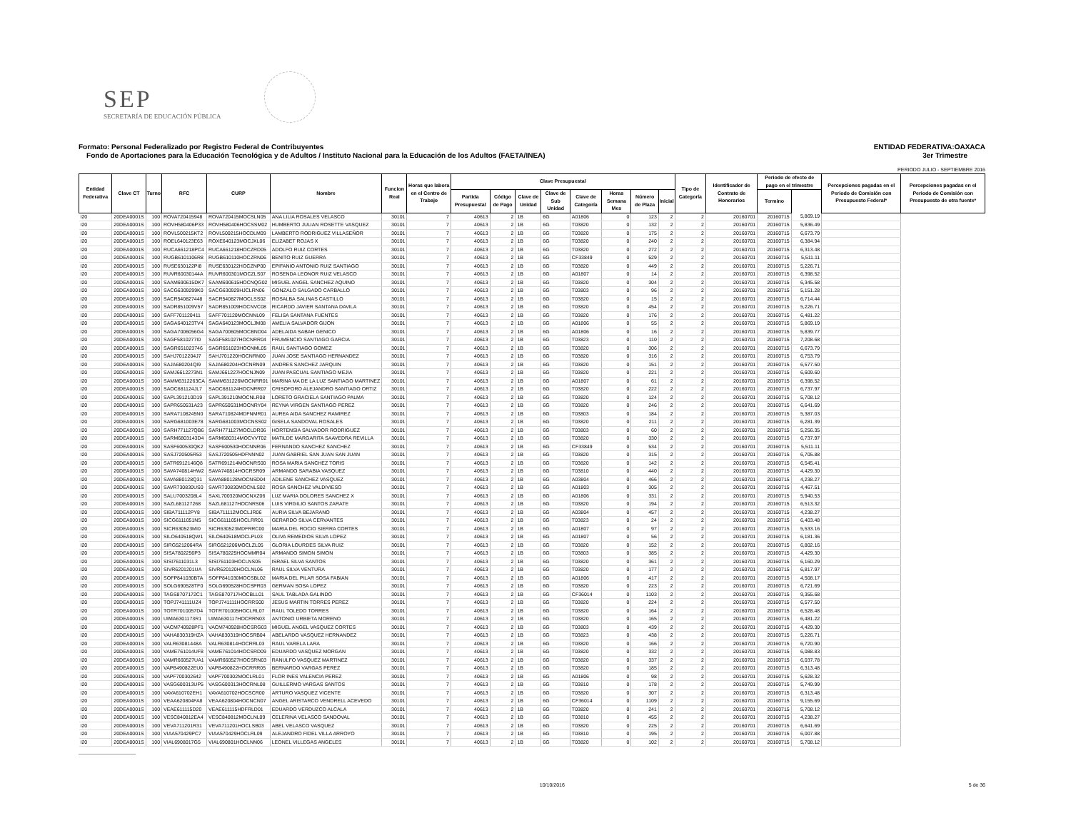SEP SECRETARÍA DE EDUCACIÓN PÚBLICA
Formato: Personal Federalizado por Registro Federal de Contribuyentes
Fondo de Aportaciones para la Educación Tecnológica y de Adultos / Instituto Nacional para la Educación de los Adultos (FAETA/INEA)
ENTIDAD FEDERATIVA:OAXACA
3er Trimestre
PERIODO JULIO - SEPTIEMBRE 2016
| Entidad Federativa | Clave CT | Turno | RFC | CURP | Nombre | Funcion Real | Horas que labora en el Centro de Trabajo | Clave Presupuestal | | | | | | | | Tipo de Categoría | Identificador de Contrato de Honorarios | Periodo de efecto de pago en el trimestre | | Percepciones pagadas en el Periodo de Comisión con Presupuesto Federal* | Percepciones pagadas en el Periodo de Comisión con Presupuesto de otra fuente* |
| --- | --- | --- | --- | --- | --- | --- | --- | --- | --- | --- | --- | --- | --- | --- | --- | --- | --- | --- | --- | --- | --- |
| | | | | | | | | Partida Presupuestal | Código de Pago | Clave de Unidad | Clave de Sub Unidad | Clave de Categoría | Horas Semana Mes | Número de Plaza | Inicial | | | Termino | | | |
| I20 | 20DEA0001S | 100 | ROVA720415948 | ROVA720415MOCSLN05 | ANA LILIA ROSALES VELASCO | 30101 | 7 | 40613 | 2 | 1B | 6G | A01806 | 0 | 123 | 2 | 2 | 20160701 | 20160715 | 5,869.19 | | |
| I20 | 20DEA0001S | 100 | ROVH580406P33 | ROVH580406HOCSSM02 | HUMBERTO JULIAN ROSETTE VASQUEZ | 30101 | 7 | 40613 | 2 | 1B | 6G | T03820 | 0 | 132 | 2 | 2 | 20160701 | 20160715 | 5,836.49 | | |
| I20 | 20DEA0001S | 100 | ROVL500215KT2 | ROVL500215HOCDLM09 | LAMBERTO RODRIGUEZ VILLASEÑOR | 30101 | 7 | 40613 | 2 | 1B | 6G | T03820 | 0 | 175 | 2 | 2 | 20160701 | 20160715 | 6,673.79 | | |
| I20 | 20DEA0001S | 100 | ROEL640123E63 | ROXE640123MOCJXL06 | ELIZABET ROJAS X | 30101 | 7 | 40613 | 2 | 1B | 6G | T03820 | 0 | 240 | 2 | 2 | 20160701 | 20160715 | 6,384.94 | | |
| I20 | 20DEA0001S | 100 | RUCA661218PC4 | RUCA661218HOCZRD05 | ADOLFO RUIZ CORTES | 30101 | 7 | 40613 | 2 | 1B | 6G | T03820 | 0 | 272 | 2 | 2 | 20160701 | 20160715 | 6,313.48 | | |
| I20 | 20DEA0001S | 100 | RUGB6101106R8 | RUGB610110HOCZRN06 | BENITO RUIZ GUERRA | 30101 | 7 | 40613 | 2 | 1B | 6G | CF33849 | 0 | 529 | 2 | 2 | 20160701 | 20160715 | 5,511.11 | | |
| I20 | 20DEA0001S | 100 | RUSE630122PI8 | RUSE630122HOCZNP00 | EPIFANIO ANTONIO RUIZ SANTIAGO | 30101 | 7 | 40613 | 2 | 1B | 6G | T03820 | 0 | 449 | 2 | 2 | 20160701 | 20160715 | 5,226.71 | | |
| I20 | 20DEA0001S | 100 | RUVR60030144A | RUVR600301MOCZLS07 | ROSENDA LEONOR RUIZ VELASCO | 30101 | 7 | 40613 | 2 | 1B | 6G | A01807 | 0 | 14 | 2 | 2 | 20160701 | 20160715 | 6,398.52 | | |
| I20 | 20DEA0001S | 100 | SAAM690615DK7 | SAAM690615HOCNQG02 | MIGUEL ANGEL SANCHEZ AQUINO | 30101 | 7 | 40613 | 2 | 1B | 6G | T03820 | 0 | 304 | 2 | 2 | 20160701 | 20160715 | 6,345.58 | | |
| I20 | 20DEA0001S | 100 | SACG6309299K0 | SACG630929HJCLRN06 | GONZALO SALGADO CARBALLO | 30101 | 7 | 40613 | 2 | 1B | 6G | T03803 | 0 | 96 | 2 | 2 | 20160701 | 20160715 | 5,151.28 | | |
| I20 | 20DEA0001S | 100 | SACR540827448 | SACR540827MOCLSS02 | ROSALBA SALINAS CASTILLO | 30101 | 7 | 40613 | 2 | 1B | 6G | T03820 | 0 | 15 | 2 | 2 | 20160701 | 20160715 | 6,714.44 | | |
| I20 | 20DEA0001S | 100 | SADR851009V57 | SADR851009HOCNVC08 | RICARDO JAVIER SANTANA DAVILA | 30101 | 7 | 40613 | 2 | 1B | 6G | T03820 | 0 | 454 | 2 | 2 | 20160701 | 20160715 | 5,226.71 | | |
| I20 | 20DEA0001S | 100 | SAFF701120411 | SAFF701120MOCNNL09 | FELISA SANTANA FUENTES | 30101 | 7 | 40613 | 2 | 1B | 6G | T03820 | 0 | 176 | 2 | 2 | 20160701 | 20160715 | 6,481.22 | | |
| I20 | 20DEA0001S | 100 | SAGA640123TV4 | SAGA640123MOCLJM08 | AMELIA SALVADOR GIJON | 30101 | 7 | 40613 | 2 | 1B | 6G | A01806 | 0 | 55 | 2 | 2 | 20160701 | 20160715 | 5,869.19 | | |
| I20 | 20DEA0001S | 100 | SAGA7006056G4 | SAGA700605MOCBND04 | ADELAIDA SABAH GENICO | 30101 | 7 | 40613 | 2 | 1B | 6G | A01806 | 0 | 16 | 2 | 2 | 20160701 | 20160715 | 5,839.77 | | |
| I20 | 20DEA0001S | 100 | SAGF5810277I0 | SAGF581027HOCNRR04 | FRUMENCIO SANTIAGO GARCIA | 30101 | 7 | 40613 | 2 | 1B | 6G | T03823 | 0 | 110 | 2 | 2 | 20160701 | 20160715 | 7,208.68 | | |
| I20 | 20DEA0001S | 100 | SAGR651023746 | SAGR651023HOCNML05 | RAUL SANTIAGO GOMEZ | 30101 | 7 | 40613 | 2 | 1B | 6G | T03820 | 0 | 306 | 2 | 2 | 20160701 | 20160715 | 6,673.79 | | |
| I20 | 20DEA0001S | 100 | SAHJ7012204J7 | SAHJ701220HOCNRN00 | JUAN JOSE SANTIAGO HERNANDEZ | 30101 | 7 | 40613 | 2 | 1B | 6G | T03820 | 0 | 316 | 2 | 2 | 20160701 | 20160715 | 6,753.79 | | |
| I20 | 20DEA0001S | 100 | SAJA680204QI9 | SAJA680204HOCNRN09 | ANDRES SANCHEZ JARQUIN | 30101 | 7 | 40613 | 2 | 1B | 6G | T03820 | 0 | 151 | 2 | 2 | 20160701 | 20160715 | 6,577.50 | | |
| I20 | 20DEA0001S | 100 | SAMJ6612273N1 | SAMJ661227HOCNJN09 | JUAN PASCUAL SANTIAGO MEJIA | 30101 | 7 | 40613 | 2 | 1B | 6G | T03820 | 0 | 221 | 2 | 2 | 20160701 | 20160715 | 6,609.60 | | |
| I20 | 20DEA0001S | 100 | SAMM6312263CA | SAMM631226MOCNRR01 | MARINA MA DE LA LUZ SANTIAGO MARTINEZ | 30101 | 7 | 40613 | 2 | 1B | 6G | A01807 | 0 | 61 | 2 | 2 | 20160701 | 20160715 | 6,398.52 | | |
| I20 | 20DEA0001S | 100 | SAOC681124JL7 | SAOC681124HOCNRR07 | CRISOFORO ALEJANDRO SANTIAGO ORTIZ | 30101 | 7 | 40613 | 2 | 1B | 6G | T03820 | 0 | 222 | 2 | 2 | 20160701 | 20160715 | 6,737.97 | | |
| I20 | 20DEA0001S | 100 | SAPL391210D19 | SAPL391210MOCNLR08 | LORETO GRACIELA SANTIAGO PALMA | 30101 | 7 | 40613 | 2 | 1B | 6G | T03820 | 0 | 124 | 2 | 2 | 20160701 | 20160715 | 5,708.12 | | |
| I20 | 20DEA0001S | 100 | SAPR650531A23 | SAPR650531MOCNRY04 | REYNA VIRGEN SANTIAGO PEREZ | 30101 | 7 | 40613 | 2 | 1B | 6G | T03820 | 0 | 246 | 2 | 2 | 20160701 | 20160715 | 6,641.69 | | |
| I20 | 20DEA0001S | 100 | SARA7108245N0 | SARA710824MDFNMR01 | AUREA AIDA SANCHEZ RAMIREZ | 30101 | 7 | 40613 | 2 | 1B | 6G | T03803 | 0 | 184 | 2 | 2 | 20160701 | 20160715 | 5,387.03 | | |
| I20 | 20DEA0001S | 100 | SARG681003E78 | SARG681003MOCNSS02 | GISELA SANDOVAL ROSALES | 30101 | 7 | 40613 | 2 | 1B | 6G | T03820 | 0 | 211 | 2 | 2 | 20160701 | 20160715 | 6,281.39 | | |
| I20 | 20DEA0001S | 100 | SARH771127QB6 | SARH771127MOCLDR06 | HORTENSIA SALVADOR RODRIGUEZ | 30101 | 7 | 40613 | 2 | 1B | 6G | T03803 | 0 | 60 | 2 | 2 | 20160701 | 20160715 | 5,256.35 | | |
| I20 | 20DEA0001S | 100 | SARM6803143D4 | SARM680314MOCVVT02 | MATILDE MARGARITA SAAVEDRA REVILLA | 30101 | 7 | 40613 | 2 | 1B | 6G | T03820 | 0 | 330 | 2 | 2 | 20160701 | 20160715 | 6,737.97 | | |
| I20 | 20DEA0001S | 100 | SASF600530QK2 | SASF600530HOCNNR06 | FERNANDO SANCHEZ SANCHEZ | 30101 | 7 | 40613 | 2 | 1B | 6G | CF33849 | 0 | 534 | 2 | 2 | 20160701 | 20160715 | 5,511.11 | | |
| I20 | 20DEA0001S | 100 | SASJ720505R53 | SASJ720505HDFNNN02 | JUAN GABRIEL SAN JUAN SAN JUAN | 30101 | 7 | 40613 | 2 | 1B | 6G | T03820 | 0 | 315 | 2 | 2 | 20160701 | 20160715 | 6,705.88 | | |
| I20 | 20DEA0001S | 100 | SATR6912146Q8 | SATR691214MOCNRS00 | ROSA MARIA SANCHEZ TORIS | 30101 | 7 | 40613 | 2 | 1B | 6G | T03820 | 0 | 142 | 2 | 2 | 20160701 | 20160715 | 6,545.41 | | |
| I20 | 20DEA0001S | 100 | SAVA740814HW2 | SAVA740814HOCRSR09 | ARMANDO SARABIA VASQUEZ | 30101 | 7 | 40613 | 2 | 1B | 6G | T03810 | 0 | 440 | 2 | 2 | 20160701 | 20160715 | 4,429.30 | | |
| I20 | 20DEA0001S | 100 | SAVA880128Q31 | SAVA880128MOCNSD04 | ADILENE SANCHEZ VASQUEZ | 30101 | 7 | 40613 | 2 | 1B | 6G | A03804 | 0 | 466 | 2 | 2 | 20160701 | 20160715 | 4,238.27 | | |
| I20 | 20DEA0001S | 100 | SAVR730830US0 | SAVR730830MOCNLS02 | ROSA SANCHEZ VALDIVIESO | 30101 | 7 | 40613 | 2 | 1B | 6G | A01803 | 0 | 305 | 2 | 2 | 20160701 | 20160715 | 4,467.51 | | |
| I20 | 20DEA0001S | 100 | SALU7003208L4 | SAXL700320MOCNXZ06 | LUZ MARIA DOLORES SANCHEZ X | 30101 | 7 | 40613 | 2 | 1B | 6G | A01806 | 0 | 331 | 2 | 2 | 20160701 | 20160715 | 5,940.53 | | |
| I20 | 20DEA0001S | 100 | SAZL681127268 | SAZL681127HOCNRS06 | LUIS VIRGILIO SANTOS ZARATE | 30101 | 7 | 40613 | 2 | 1B | 6G | T03820 | 0 | 194 | 2 | 2 | 20160701 | 20160715 | 6,513.32 | | |
| I20 | 20DEA0001S | 100 | SIBA711112PY8 | SIBA711112MOCLJR06 | AURIA SILVA BEJARANO | 30101 | 7 | 40613 | 2 | 1B | 6G | A03804 | 0 | 457 | 2 | 2 | 20160701 | 20160715 | 4,238.27 | | |
| I20 | 20DEA0001S | 100 | SICG6111051N5 | SICG611105HOCLRR01 | GERARDO SILVA CERVANTES | 30101 | 7 | 40613 | 2 | 1B | 6G | T03823 | 0 | 24 | 2 | 2 | 20160701 | 20160715 | 6,403.48 | | |
| I20 | 20DEA0001S | 100 | SICR630523MI0 | SICR630523MDFRRC00 | MARIA DEL ROCIO SIERRA CORTES | 30101 | 7 | 40613 | 2 | 1B | 6G | A01807 | 0 | 97 | 2 | 2 | 20160701 | 20160715 | 5,533.16 | | |
| I20 | 20DEA0001S | 100 | SILO640518QW1 | SILO640518MOCLPL03 | OLIVA REMEDIOS SILVA LOPEZ | 30101 | 7 | 40613 | 2 | 1B | 6G | A01807 | 0 | 56 | 2 | 2 | 20160701 | 20160715 | 6,181.36 | | |
| I20 | 20DEA0001S | 100 | SIRG5212064RA | SIRG521206MOCLZL05 | GLORIA LOURDES SILVA RUIZ | 30101 | 7 | 40613 | 2 | 1B | 6G | T03820 | 0 | 152 | 2 | 2 | 20160701 | 20160715 | 6,802.16 | | |
| I20 | 20DEA0001S | 100 | SISA7802256P3 | SISA780225HOCMMR04 | ARMANDO SIMON SIMON | 30101 | 7 | 40613 | 2 | 1B | 6G | T03803 | 0 | 385 | 2 | 2 | 20160701 | 20160715 | 4,429.30 | | |
| I20 | 20DEA0001S | 100 | SISI7611031L3 | SISI761103HOCLNS05 | ISRAEL SILVA SANTOS | 30101 | 7 | 40613 | 2 | 1B | 6G | T03820 | 0 | 361 | 2 | 2 | 20160701 | 20160715 | 6,160.29 | | |
| I20 | 20DEA0001S | 100 | SIVR6201201UA | SIVR620120HOCLNL06 | RAUL SILVA VENTURA | 30101 | 7 | 40613 | 2 | 1B | 6G | T03820 | 0 | 177 | 2 | 2 | 20160701 | 20160715 | 6,817.97 | | |
| I20 | 20DEA0001S | 100 | SOFP841030BTA | SOFP841030MOCSBL02 | MARIA DEL PILAR SOSA FABIAN | 30101 | 7 | 40613 | 2 | 1B | 6G | A01806 | 0 | 417 | 2 | 2 | 20160701 | 20160715 | 4,508.17 | | |
| I20 | 20DEA0001S | 100 | SOLG690528TF0 | SOLG690528HOCSPR03 | GERMAN SOSA LOPEZ | 30101 | 7 | 40613 | 2 | 1B | 6G | T03820 | 0 | 223 | 2 | 2 | 20160701 | 20160715 | 6,721.69 | | |
| I20 | 20DEA0001S | 100 | TAGS8707172C1 | TAGS870717HOCBLL01 | SAUL TABLADA GALINDO | 30101 | 7 | 40613 | 2 | 1B | 6G | CF36014 | 0 | 1103 | 2 | 2 | 20160701 | 20160715 | 9,355.68 | | |
| I20 | 20DEA0001S | 100 | TOPJ741111UZ4 | TOPJ741111HOCRRS00 | JESUS MARTIN TORRES PEREZ | 30101 | 7 | 40613 | 2 | 1B | 6G | T03820 | 0 | 224 | 2 | 2 | 20160701 | 20160715 | 6,577.50 | | |
| I20 | 20DEA0001S | 100 | TOTR7010057D4 | TOTR701005HOCLRL07 | RAUL TOLEDO TORRES | 30101 | 7 | 40613 | 2 | 1B | 6G | T03820 | 0 | 164 | 2 | 2 | 20160701 | 20160715 | 6,528.48 | | |
| I20 | 20DEA0001S | 100 | UIMA6301173R1 | UIMA630117HOCRRN03 | ANTONIO URBIETA MORENO | 30101 | 7 | 40613 | 2 | 1B | 6G | T03820 | 0 | 165 | 2 | 2 | 20160701 | 20160715 | 6,481.22 | | |
| I20 | 20DEA0001S | 100 | VACM740928PF1 | VACM740928HOCSRG03 | MIGUEL ANGEL VASQUEZ CORTES | 30101 | 7 | 40613 | 2 | 1B | 6G | T03803 | 0 | 439 | 2 | 2 | 20160701 | 20160715 | 4,429.30 | | |
| I20 | 20DEA0001S | 100 | VAHA830319HZA | VAHA830319HOCSRB04 | ABELARDO VASQUEZ HERNANDEZ | 30101 | 7 | 40613 | 2 | 1B | 6G | T03823 | 0 | 438 | 2 | 2 | 20160701 | 20160715 | 5,226.71 | | |
| I20 | 20DEA0001S | 100 | VALR63081448A | VALR630814HOCRRL03 | RAUL VARELA LARA | 30101 | 7 | 40613 | 2 | 1B | 6G | T03820 | 0 | 166 | 2 | 2 | 20160701 | 20160715 | 6,720.90 | | |
| I20 | 20DEA0001S | 100 | VAME761014UF8 | VAME761014HOCSRD09 | EDUARDO VASQUEZ MORGAN | 30101 | 7 | 40613 | 2 | 1B | 6G | T03820 | 0 | 332 | 2 | 2 | 20160701 | 20160715 | 6,088.83 | | |
| I20 | 20DEA0001S | 100 | VAMR660527UA1 | VAMR660527HOCSRN03 | RANULFO VASQUEZ MARTINEZ | 30101 | 7 | 40613 | 2 | 1B | 6G | T03820 | 0 | 337 | 2 | 2 | 20160701 | 20160715 | 6,037.78 | | |
| I20 | 20DEA0001S | 100 | VAPB490822EU0 | VAPB490822HOCRRR05 | BERNARDO VARGAS PEREZ | 30101 | 7 | 40613 | 2 | 1B | 6G | T03820 | 0 | 185 | 2 | 2 | 20160701 | 20160715 | 6,313.48 | | |
| I20 | 20DEA0001S | 100 | VAPF700302642 | VAPF700302MOCLRL01 | FLOR INES VALENCIA PEREZ | 30101 | 7 | 40613 | 2 | 1B | 6G | A01806 | 0 | 98 | 2 | 2 | 20160701 | 20160715 | 5,628.32 | | |
| I20 | 20DEA0001S | 100 | VASG600313UP5 | VASG600313HOCRNL08 | GUILLERMO VARGAS SANTOS | 30101 | 7 | 40613 | 2 | 1B | 6G | T03810 | 0 | 178 | 2 | 2 | 20160701 | 20160715 | 5,749.99 | | |
| I20 | 20DEA0001S | 100 | VAVA610702EH1 | VAVA610702HOCSCR00 | ARTURO VASQUEZ VICENTE | 30101 | 7 | 40613 | 2 | 1B | 6G | T03820 | 0 | 307 | 2 | 2 | 20160701 | 20160715 | 6,313.48 | | |
| I20 | 20DEA0001S | 100 | VEAA620804FA8 | VEAA620804HOCNCN07 | ANGEL ARISTARCO VENDRELL ACEVEDO | 30101 | 7 | 40613 | 2 | 1B | 6G | CF36014 | 0 | 1109 | 2 | 2 | 20160701 | 20160715 | 9,155.69 | | |
| I20 | 20DEA0001S | 100 | VEAE611115D20 | VEAE611115HDFRLD01 | EDUARDO VERDUZCO ALCALA | 30101 | 7 | 40613 | 2 | 1B | 6G | T03820 | 0 | 241 | 2 | 2 | 20160701 | 20160715 | 5,708.12 | | |
| I20 | 20DEA0001S | 100 | VESC840812EA4 | VESC840812MOCLNL09 | CELERINA VELASCO SANDOVAL | 30101 | 7 | 40613 | 2 | 1B | 6G | T03810 | 0 | 455 | 2 | 2 | 20160701 | 20160715 | 4,238.27 | | |
| I20 | 20DEA0001S | 100 | VEVA711201R31 | VEVA711201HOCLSB03 | ABEL VELASCO VASQUEZ | 30101 | 7 | 40613 | 2 | 1B | 6G | T03820 | 0 | 225 | 2 | 2 | 20160701 | 20160715 | 6,641.69 | | |
| I20 | 20DEA0001S | 100 | VIAA570429PC7 | VIAA570429HOCLRL09 | ALEJANDRO FIDEL VILLA ARROYO | 30101 | 7 | 40613 | 2 | 1B | 6G | T03810 | 0 | 195 | 2 | 2 | 20160701 | 20160715 | 6,007.88 | | |
| I20 | 20DEA0001S | 100 | VIAL6908017G5 | VIAL690801HOCLNN06 | LEONEL VILLEGAS ANGELES | 30101 | 7 | 40613 | 2 | 1B | 6G | T03820 | 0 | 102 | 2 | 2 | 20160701 | 20160715 | 5,708.12 | | |
10/10/2016 5 de 36